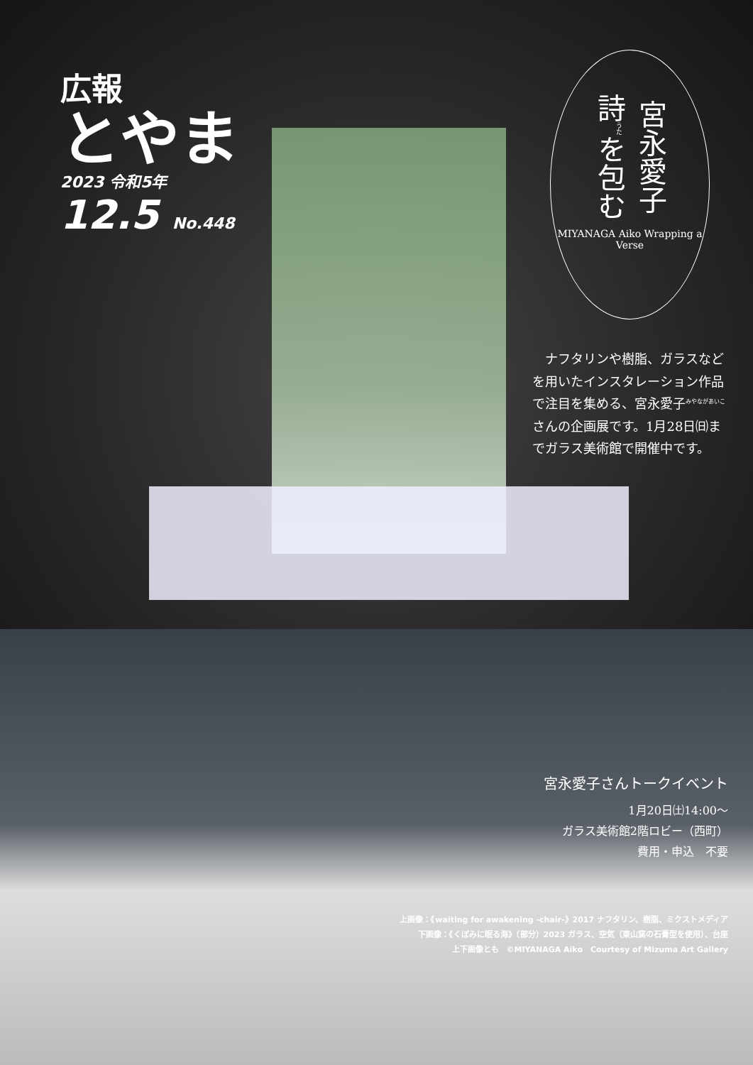広報
とやま
2023 令和5年
12.5 No.448
宮永愛子 詩<sup>うた</sup>を包む
MIYANAGA Aiko Wrapping a Verse
　ナフタリンや樹脂、ガラスなどを用いたインスタレーション作品で注目を集める、宮永愛子<sup>みやながあいこ</sup>さんの企画展です。1月28日㈰までガラス美術館で開催中です。
宮永愛子さんトークイベント
1月20日㈯14:00～
ガラス美術館2階ロビー（西町）
費用・申込　不要
上画像：《waiting for awakening -chair-》2017 ナフタリン、樹脂、ミクストメディア
下画像：《くぼみに眠る海》（部分）2023 ガラス、空気（東山窯の石膏型を使用）、台座
上下画像とも　©MIYANAGA Aiko　Courtesy of Mizuma Art Gallery